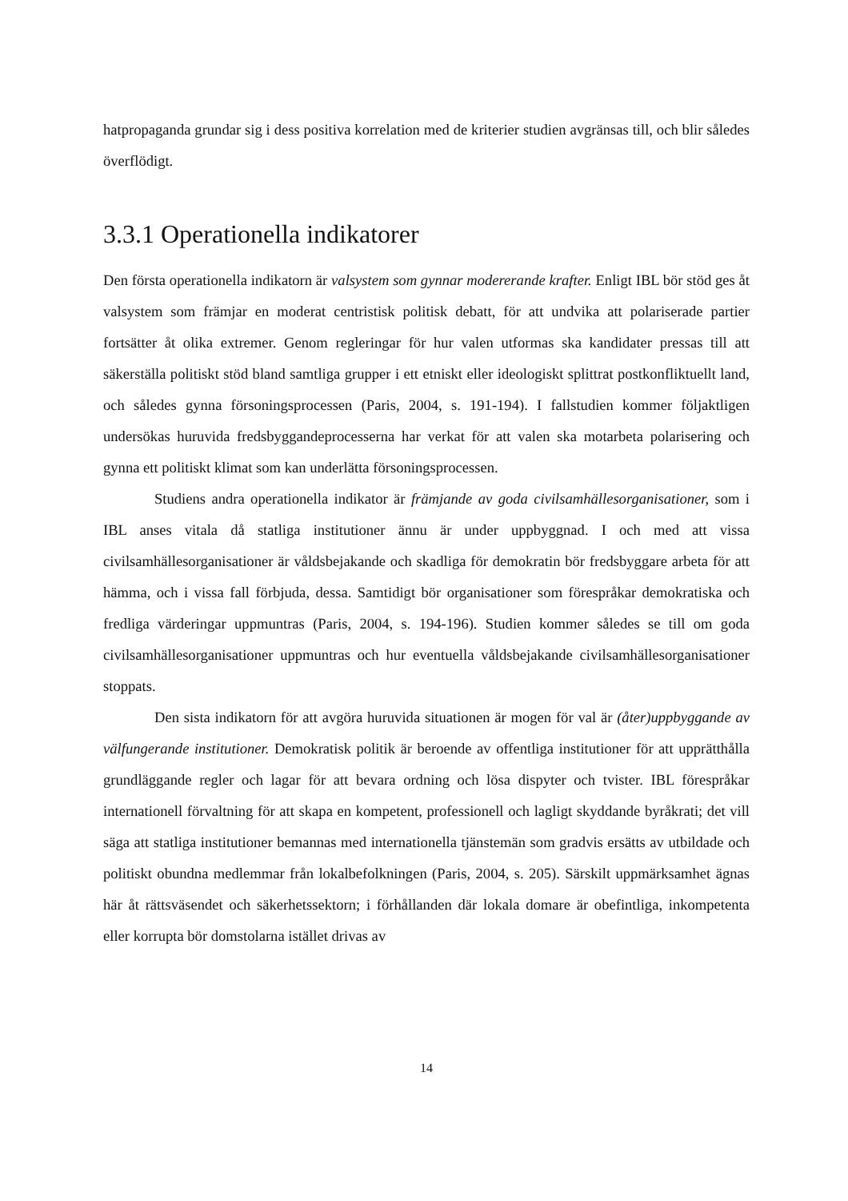hatpropaganda grundar sig i dess positiva korrelation med de kriterier studien avgränsas till, och blir således överflödigt.
3.3.1 Operationella indikatorer
Den första operationella indikatorn är valsystem som gynnar modererande krafter. Enligt IBL bör stöd ges åt valsystem som främjar en moderat centristisk politisk debatt, för att undvika att polariserade partier fortsätter åt olika extremer. Genom regleringar för hur valen utformas ska kandidater pressas till att säkerställa politiskt stöd bland samtliga grupper i ett etniskt eller ideologiskt splittrat postkonfliktuellt land, och således gynna försoningsprocessen (Paris, 2004, s. 191-194). I fallstudien kommer följaktligen undersökas huruvida fredsbyggandeprocesserna har verkat för att valen ska motarbeta polarisering och gynna ett politiskt klimat som kan underlätta försoningsprocessen.
Studiens andra operationella indikator är främjande av goda civilsamhällesorganisationer, som i IBL anses vitala då statliga institutioner ännu är under uppbyggnad. I och med att vissa civilsamhällesorganisationer är våldsbejakande och skadliga för demokratin bör fredsbyggare arbeta för att hämma, och i vissa fall förbjuda, dessa. Samtidigt bör organisationer som förespråkar demokratiska och fredliga värderingar uppmuntras (Paris, 2004, s. 194-196). Studien kommer således se till om goda civilsamhällesorganisationer uppmuntras och hur eventuella våldsbejakande civilsamhällesorganisationer stoppats.
Den sista indikatorn för att avgöra huruvida situationen är mogen för val är (åter)uppbyggande av välfungerande institutioner. Demokratisk politik är beroende av offentliga institutioner för att upprätthålla grundläggande regler och lagar för att bevara ordning och lösa dispyter och tvister. IBL förespråkar internationell förvaltning för att skapa en kompetent, professionell och lagligt skyddande byråkrati; det vill säga att statliga institutioner bemannas med internationella tjänstemän som gradvis ersätts av utbildade och politiskt obundna medlemmar från lokalbefolkningen (Paris, 2004, s. 205). Särskilt uppmärksamhet ägnas här åt rättsväsendet och säkerhetssektorn; i förhållanden där lokala domare är obefintliga, inkompetenta eller korrupta bör domstolarna istället drivas av
14